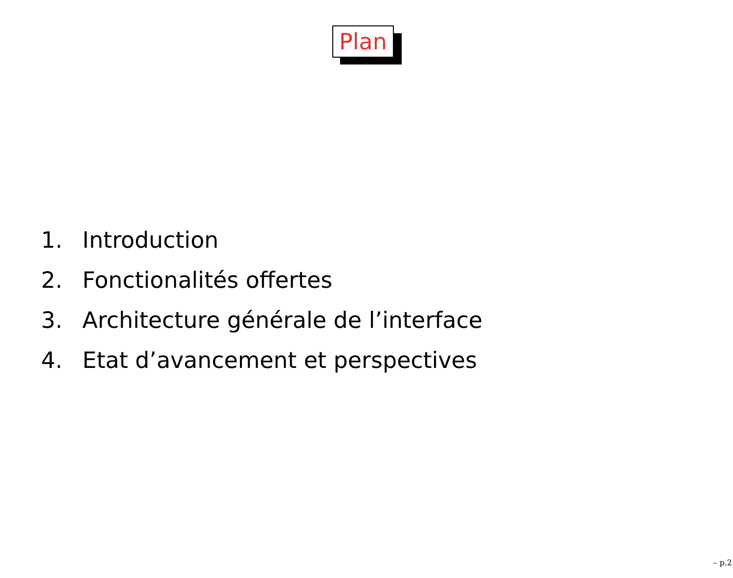Plan
1. Introduction
2. Fonctionalités offertes
3. Architecture générale de l’interface
4. Etat d’avancement et perspectives
– p.2